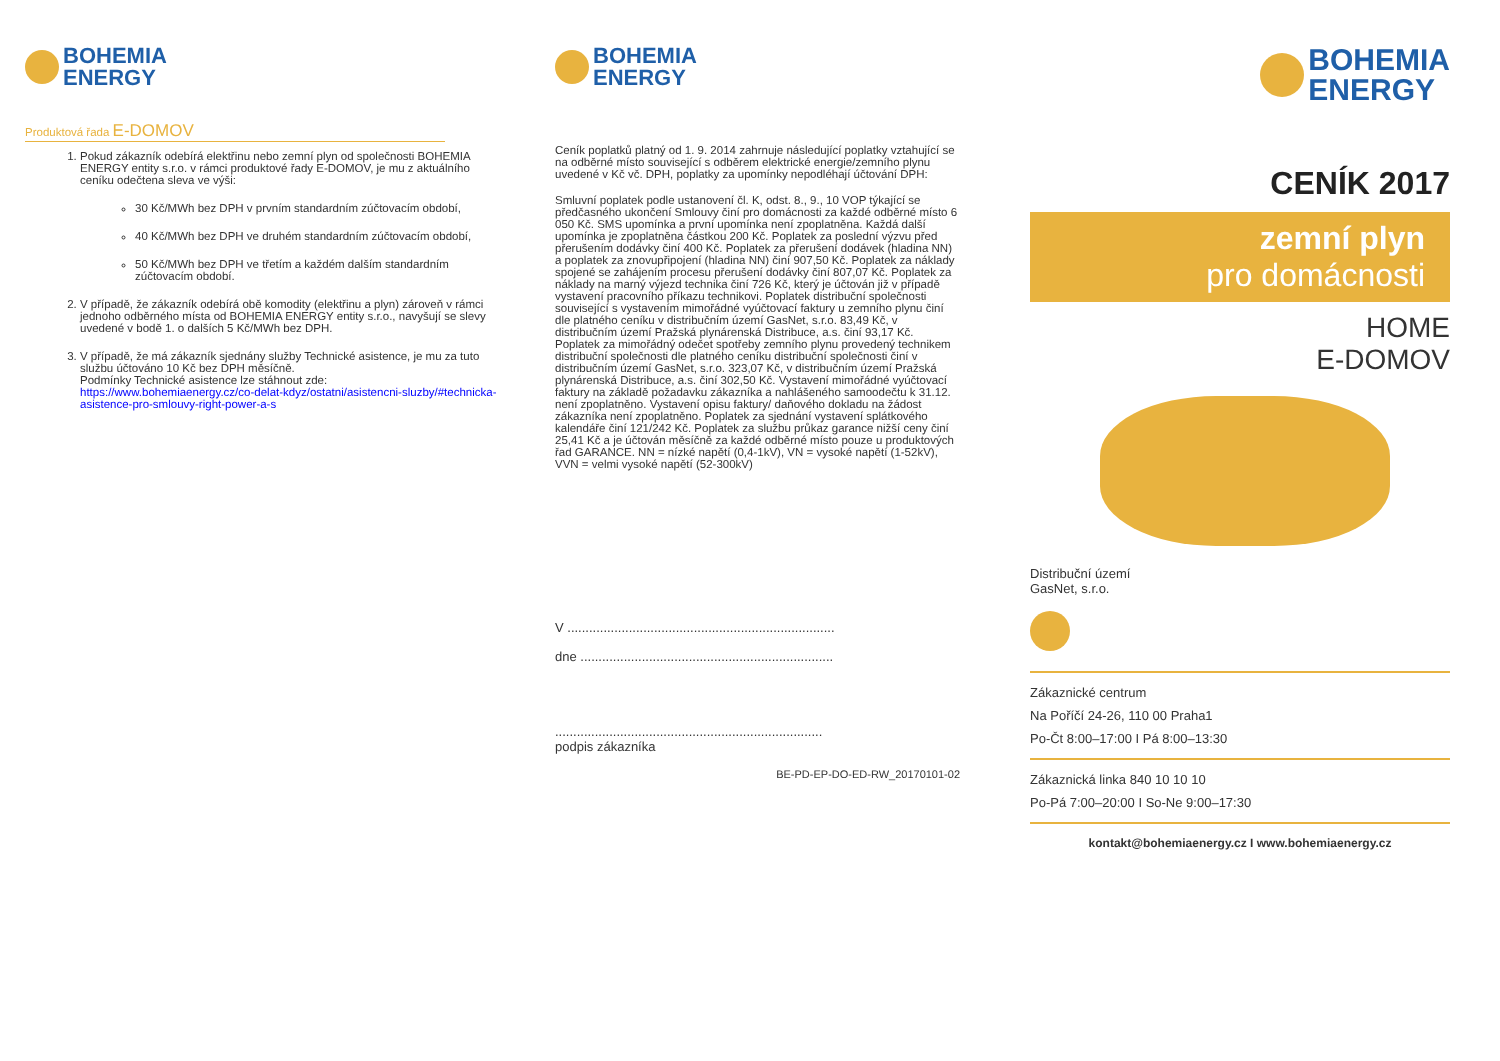BOHEMIA
ENERGY
Produktová řada E-DOMOV
1. Pokud zákazník odebírá elektřinu nebo zemní plyn od společnosti BOHEMIA ENERGY entity s.r.o. v rámci produktové řady E-DOMOV, je mu z aktuálního ceníku odečtena sleva ve výši:
30 Kč/MWh bez DPH v prvním standardním zúčtovacím období,
40 Kč/MWh bez DPH ve druhém standardním zúčtovacím období,
50 Kč/MWh bez DPH ve třetím a každém dalším standardním zúčtovacím období.
2. V případě, že zákazník odebírá obě komodity (elektřinu a plyn) zároveň v rámci jednoho odběrného místa od BOHEMIA ENERGY entity s.r.o., navyšují se slevy uvedené v bodě 1. o dalších 5 Kč/MWh bez DPH.
3. V případě, že má zákazník sjednány služby Technické asistence, je mu za tuto službu účtováno 10 Kč bez DPH měsíčně.
Podmínky Technické asistence lze stáhnout zde:
https://www.bohemiaenergy.cz/co-delat-kdyz/ostatni/asistencni-sluzby/#technicka-asistence-pro-smlouvy-right-power-a-s
BOHEMIA
ENERGY
Ceník poplatků platný od 1. 9. 2014 zahrnuje následující poplatky vztahující se na odběrné místo související s odběrem elektrické energie/zemního plynu uvedené v Kč vč. DPH, poplatky za upomínky nepodléhají účtování DPH:
Smluvní poplatek podle ustanovení čl. K, odst. 8., 9., 10 VOP týkající se předčasného ukončení Smlouvy činí pro domácnosti za každé odběrné místo 6 050 Kč. SMS upomínka a první upomínka není zpoplatněna. Každá další upomínka je zpoplatněna částkou 200 Kč. Poplatek za poslední výzvu před přerušením dodávky činí 400 Kč. Poplatek za přerušení dodávek (hladina NN) a poplatek za znovupřipojení (hladina NN) činí 907,50 Kč. Poplatek za náklady spojené se zahájením procesu přerušení dodávky činí 807,07 Kč. Poplatek za náklady na marný výjezd technika činí 726 Kč, který je účtován již v případě vystavení pracovního příkazu technikovi. Poplatek distribuční společnosti související s vystavením mimořádné vyúčtovací faktury u zemního plynu činí dle platného ceníku v distribučním území GasNet, s.r.o. 83,49 Kč, v distribučním území Pražská plynárenská Distribuce, a.s. činí 93,17 Kč. Poplatek za mimořádný odečet spotřeby zemního plynu provedený technikem distribuční společnosti dle platného ceníku distribuční společnosti činí v distribučním území GasNet, s.r.o. 323,07 Kč, v distribučním území Pražská plynárenská Distribuce, a.s. činí 302,50 Kč. Vystavení mimořádné vyúčtovací faktury na základě požadavku zákazníka a nahlášeného samoodečtu k 31.12. není zpoplatněno. Vystavení opisu faktury/ daňového dokladu na žádost zákazníka není zpoplatněno. Poplatek za sjednání vystavení splátkového kalendáře činí 121/242 Kč. Poplatek za službu průkaz garance nižší ceny činí 25,41 Kč a je účtován měsíčně za každé odběrné místo pouze u produktových řad GARANCE. NN = nízké napětí (0,4-1kV), VN = vysoké napětí (1-52kV), VVN = velmi vysoké napětí (52-300kV)
V ..........................................................................
dne ......................................................................
..........................................................................
podpis zákazníka
BE-PD-EP-DO-ED-RW_20170101-02
BOHEMIA
ENERGY
CENÍK 2017
zemní plyn
pro domácnosti
HOME
E-DOMOV
Distribuční území
GasNet, s.r.o.
Zákaznické centrum
Na Poříčí 24-26, 110 00 Praha1
Po-Čt 8:00–17:00 I Pá 8:00–13:30
Zákaznická linka 840 10 10 10
Po-Pá 7:00–20:00 I So-Ne 9:00–17:30
kontakt@bohemiaenergy.cz I www.bohemiaenergy.cz